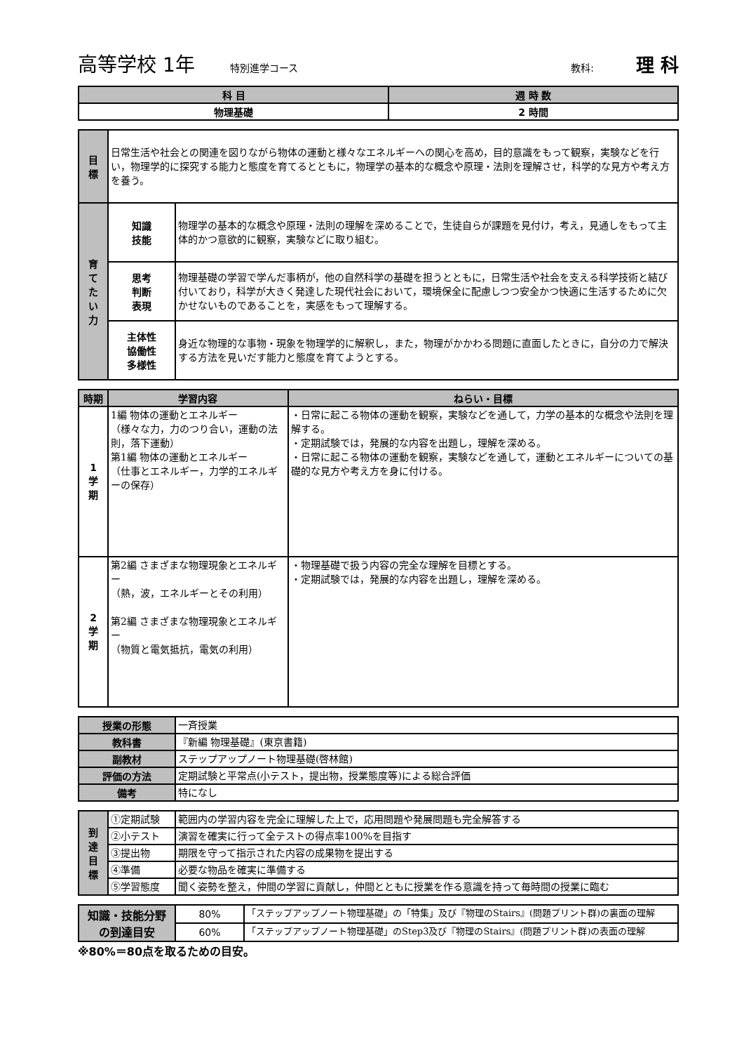高等学校 1年 特別進学コース 教科: 理 科
| 科 目 | 週 時 数 |
| --- | --- |
| 物理基礎 | 2 時間 |
| 目 標 | 日常生活や社会との関連を図りながら物体の運動と様々なエネルギーへの関心を高め，目的意識をもって観察，実験などを行い，物理学的に探究する能力と態度を育てるとともに，物理学の基本的な概念や原理・法則を理解させ，科学的な見方や考え方を養う。 | |
| 育 て た い 力 | 知識 技能 | 物理学の基本的な概念や原理・法則の理解を深めることで，生徒自らが課題を見付け，考え，見通しをもって主体的かつ意欲的に観察，実験などに取り組む。 |
| | 思考 判断 表現 | 物理基礎の学習で学んだ事柄が，他の自然科学の基礎を担うとともに，日常生活や社会を支える科学技術と結び付いており，科学が大きく発達した現代社会において，環境保全に配慮しつつ安全かつ快適に生活するために欠かせないものであることを，実感をもって理解する。 |
| | 主体性 協働性 多様性 | 身近な物理的な事物・現象を物理学的に解釈し，また，物理がかかわる問題に直面したときに，自分の力で解決する方法を見いだす能力と態度を育てようとする。 |
| 時期 | 学習内容 | ねらい・目標 |
| --- | --- | --- |
| 1 学 期 | 1編 物体の運動とエネルギー （様々な力，力のつり合い，運動の法則，落下運動） 第1編 物体の運動とエネルギー （仕事とエネルギー，力学的エネルギーの保存） | ・日常に起こる物体の運動を観察，実験などを通して，力学の基本的な概念や法則を理解する。 ・定期試験では，発展的な内容を出題し，理解を深める。 ・日常に起こる物体の運動を観察，実験などを通して，運動とエネルギーについての基礎的な見方や考え方を身に付ける。 |
| 2 学 期 | 第2編 さまざまな物理現象とエネルギー （熱，波，エネルギーとその利用） 第2編 さまざまな物理現象とエネルギー （物質と電気抵抗，電気の利用） | ・物理基礎で扱う内容の完全な理解を目標とする。 ・定期試験では，発展的な内容を出題し，理解を深める。 |
| 授業の形態 | 一斉授業 |
| 教科書 | 『新編 物理基礎』(東京書籍) |
| 副教材 | ステップアップノート物理基礎(啓林館) |
| 評価の方法 | 定期試験と平常点(小テスト，提出物，授業態度等)による総合評価 |
| 備考 | 特になし |
| 到 達 目 標 | ①定期試験 | 範囲内の学習内容を完全に理解した上で，応用問題や発展問題も完全解答する |
| | ②小テスト | 演習を確実に行って全テストの得点率100%を目指す |
| | ③提出物 | 期限を守って指示された内容の成果物を提出する |
| | ④準備 | 必要な物品を確実に準備する |
| | ⑤学習態度 | 聞く姿勢を整え，仲間の学習に貢献し，仲間とともに授業を作る意識を持って毎時間の授業に臨む |
| 知識・技能分野 の到達目安 | 80% | 「ステップアップノート物理基礎」の「特集」及び『物理のStairs』(問題プリント群)の裏面の理解 |
| | 60% | 「ステップアップノート物理基礎」のStep3及び『物理のStairs』(問題プリント群)の表面の理解 |
※80%＝80点を取るための目安。